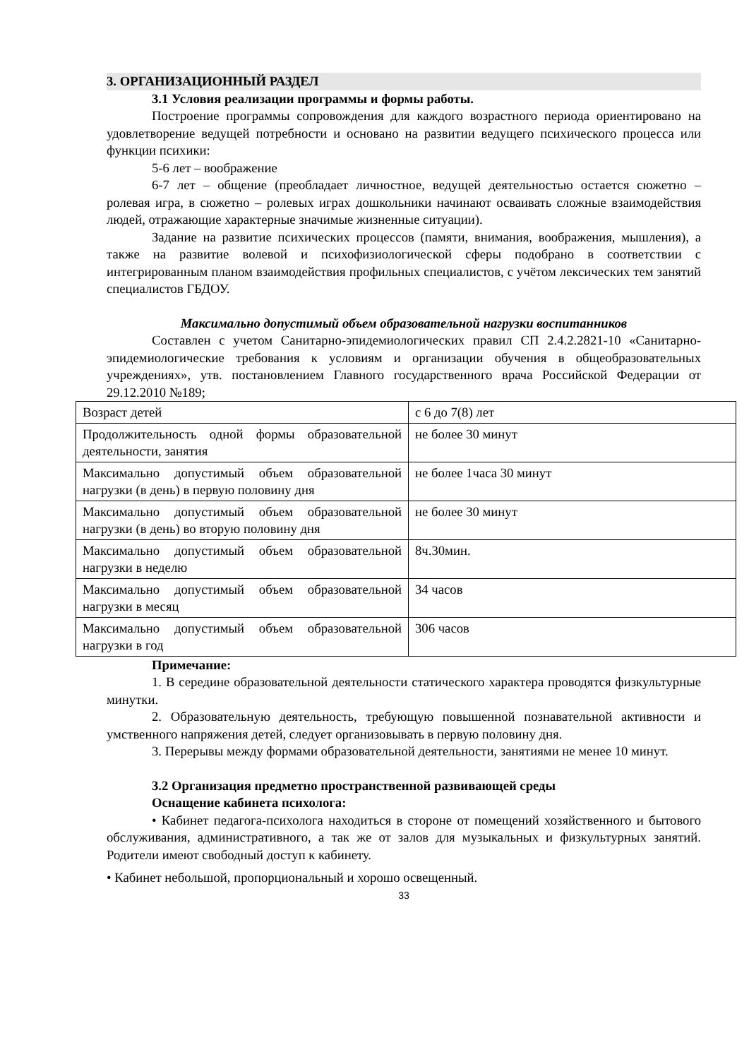3. ОРГАНИЗАЦИОННЫЙ РАЗДЕЛ
3.1 Условия реализации программы и формы работы.
Построение программы сопровождения для каждого возрастного периода ориентировано на удовлетворение ведущей потребности и основано на развитии ведущего психического процесса или функции психики:
5-6 лет – воображение
6-7 лет – общение (преобладает личностное, ведущей деятельностью остается сюжетно – ролевая игра, в сюжетно – ролевых играх дошкольники начинают осваивать сложные взаимодействия людей, отражающие характерные значимые жизненные ситуации).
Задание на развитие психических процессов (памяти, внимания, воображения, мышления), а также на развитие волевой и психофизиологической сферы подобрано в соответствии с интегрированным планом взаимодействия профильных специалистов, с учётом лексических тем занятий специалистов ГБДОУ.
Максимально допустимый объем образовательной нагрузки воспитанников
Составлен с учетом Санитарно-эпидемиологических правил СП 2.4.2.2821-10 «Санитарно-эпидемиологические требования к условиям и организации обучения в общеобразовательных учреждениях», утв. постановлением Главного государственного врача Российской Федерации от 29.12.2010 №189;
| Возраст детей | с 6 до 7(8) лет |
| Продолжительность одной формы образовательной деятельности, занятия | не более 30 минут |
| Максимально допустимый объем образовательной нагрузки (в день) в первую половину дня | не более 1часа 30 минут |
| Максимально допустимый объем образовательной нагрузки (в день) во вторую половину дня | не более 30 минут |
| Максимально допустимый объем образовательной нагрузки в неделю | 8ч.30мин. |
| Максимально допустимый объем образовательной нагрузки в месяц | 34 часов |
| Максимально допустимый объем образовательной нагрузки в год | 306 часов |
Примечание:
1. В середине образовательной деятельности статического характера проводятся физкультурные минутки.
2. Образовательную деятельность, требующую повышенной познавательной активности и умственного напряжения детей, следует организовывать в первую половину дня.
3. Перерывы между формами образовательной деятельности, занятиями не менее 10 минут.
3.2 Организация предметно пространственной развивающей среды
Оснащение кабинета психолога:
• Кабинет педагога-психолога находиться в стороне от помещений хозяйственного и бытового обслуживания, административного, а так же от залов для музыкальных и физкультурных занятий. Родители имеют свободный доступ к кабинету.
• Кабинет небольшой, пропорциональный и хорошо освещенный.
33